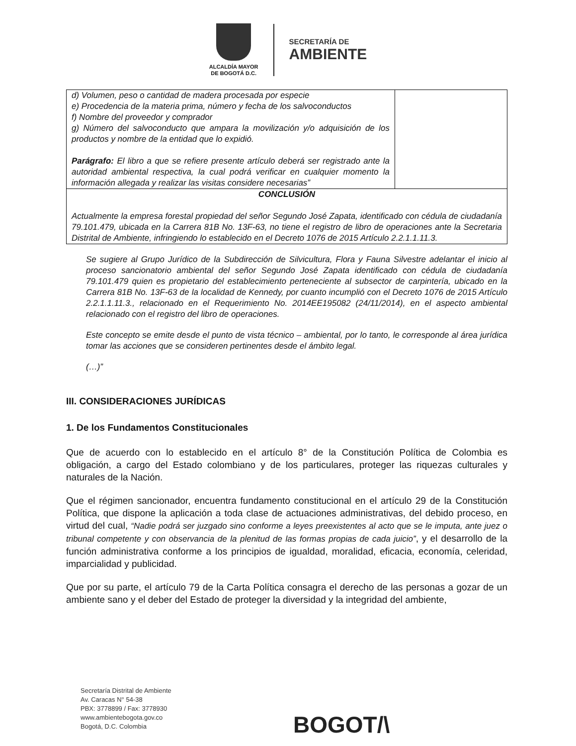ALCALDÍA MAYOR
DE BOGOTÁ D.C.
SECRETARÍA DE
AMBIENTE
| d) Volumen, peso o cantidad de madera procesada por especie e) Procedencia de la materia prima, número y fecha de los salvoconductos f) Nombre del proveedor y comprador g) Número del salvoconducto que ampara la movilización y/o adquisición de los productos y nombre de la entidad que lo expidió. Parágrafo: El libro a que se refiere presente artículo deberá ser registrado ante la autoridad ambiental respectiva, la cual podrá verificar en cualquier momento la información allegada y realizar las visitas considere necesarias” | |
| CONCLUSIÓN Actualmente la empresa forestal propiedad del señor Segundo José Zapata, identificado con cédula de ciudadanía 79.101.479, ubicada en la Carrera 81B No. 13F-63, no tiene el registro de libro de operaciones ante la Secretaria Distrital de Ambiente, infringiendo lo establecido en el Decreto 1076 de 2015 Artículo 2.2.1.1.11.3. | |
Se sugiere al Grupo Jurídico de la Subdirección de Silvicultura, Flora y Fauna Silvestre adelantar el inicio al proceso sancionatorio ambiental del señor Segundo José Zapata identificado con cédula de ciudadanía 79.101.479 quien es propietario del establecimiento perteneciente al subsector de carpintería, ubicado en la Carrera 81B No. 13F-63 de la localidad de Kennedy, por cuanto incumplió con el Decreto 1076 de 2015 Artículo 2.2.1.1.11.3., relacionado en el Requerimiento No. 2014EE195082 (24/11/2014), en el aspecto ambiental relacionado con el registro del libro de operaciones.
Este concepto se emite desde el punto de vista técnico – ambiental, por lo tanto, le corresponde al área jurídica tomar las acciones que se consideren pertinentes desde el ámbito legal.
(…)”
III. CONSIDERACIONES JURÍDICAS
1. De los Fundamentos Constitucionales
Que de acuerdo con lo establecido en el artículo 8° de la Constitución Política de Colombia es obligación, a cargo del Estado colombiano y de los particulares, proteger las riquezas culturales y naturales de la Nación.
Que el régimen sancionador, encuentra fundamento constitucional en el artículo 29 de la Constitución Política, que dispone la aplicación a toda clase de actuaciones administrativas, del debido proceso, en virtud del cual, “Nadie podrá ser juzgado sino conforme a leyes preexistentes al acto que se le imputa, ante juez o tribunal competente y con observancia de la plenitud de las formas propias de cada juicio”, y el desarrollo de la función administrativa conforme a los principios de igualdad, moralidad, eficacia, economía, celeridad, imparcialidad y publicidad.
Que por su parte, el artículo 79 de la Carta Política consagra el derecho de las personas a gozar de un ambiente sano y el deber del Estado de proteger la diversidad y la integridad del ambiente,
Secretaría Distrital de Ambiente
Av. Caracas N° 54-38
PBX: 3778899 / Fax: 3778930
www.ambientebogota.gov.co
Bogotá, D.C. Colombia
BOGOT/\